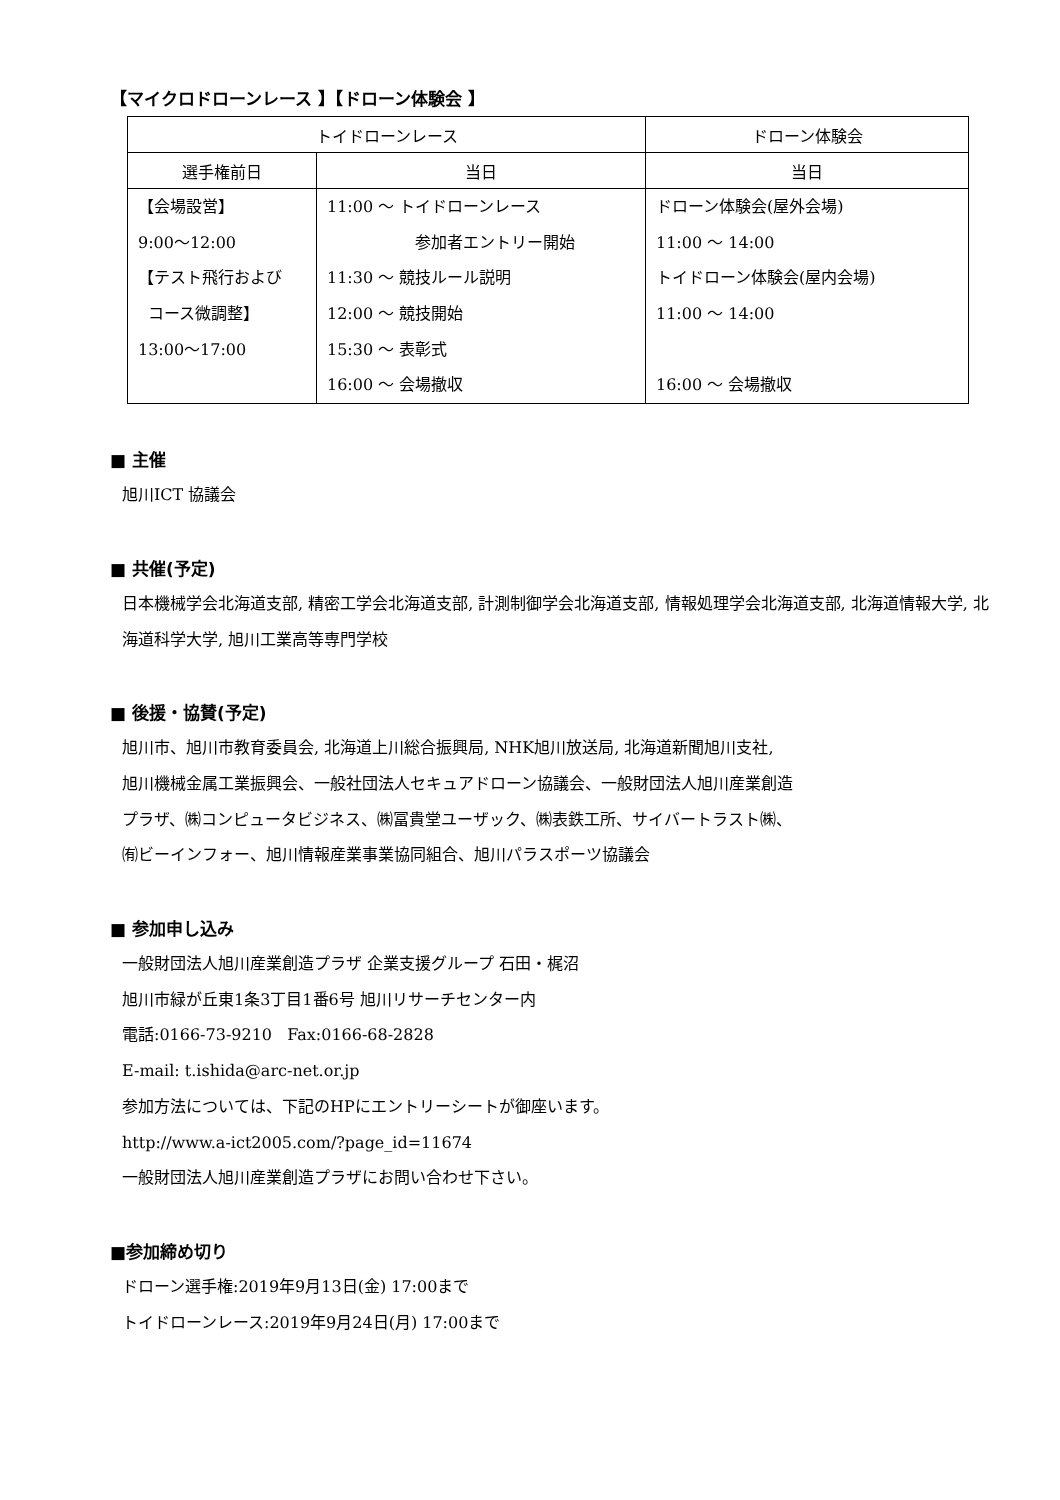【マイクロドローンレース 】【ドローン体験会 】
| トイドローンレース | | ドローン体験会 |
| --- | --- | --- |
| 選手権前日 | 当日 | 当日 |
| 【会場設営】 9:00～12:00 【テスト飛行および コース微調整】 13:00～17:00 | 11:00 ～ トイドローンレース 参加者エントリー開始 11:30 ～ 競技ルール説明 12:00 ～ 競技開始 15:30 ～ 表彰式 16:00 ～ 会場撤収 | ドローン体験会(屋外会場) 11:00 ～ 14:00 トイドローン体験会(屋内会場) 11:00 ～ 14:00 16:00 ～ 会場撤収 |
■ 主催
旭川ICT 協議会
■ 共催(予定)
日本機械学会北海道支部, 精密工学会北海道支部, 計測制御学会北海道支部, 情報処理学会北海道支部, 北海道情報大学, 北海道科学大学, 旭川工業高等専門学校
■ 後援・協賛(予定)
旭川市、旭川市教育委員会, 北海道上川総合振興局, NHK旭川放送局, 北海道新聞旭川支社,
旭川機械金属工業振興会、一般社団法人セキュアドローン協議会、一般財団法人旭川産業創造
プラザ、㈱コンピュータビジネス、㈱冨貴堂ユーザック、㈱表鉄工所、サイバートラスト㈱、
㈲ビーインフォー、旭川情報産業事業協同組合、旭川パラスポーツ協議会
■ 参加申し込み
一般財団法人旭川産業創造プラザ 企業支援グループ 石田・梶沼
旭川市緑が丘東1条3丁目1番6号 旭川リサーチセンター内
電話:0166-73-9210 Fax:0166-68-2828
E-mail: t.ishida@arc-net.or.jp
参加方法については、下記のHPにエントリーシートが御座います。
http://www.a-ict2005.com/?page_id=11674
一般財団法人旭川産業創造プラザにお問い合わせ下さい。
■参加締め切り
ドローン選手権:2019年9月13日(金) 17:00まで
トイドローンレース:2019年9月24日(月) 17:00まで